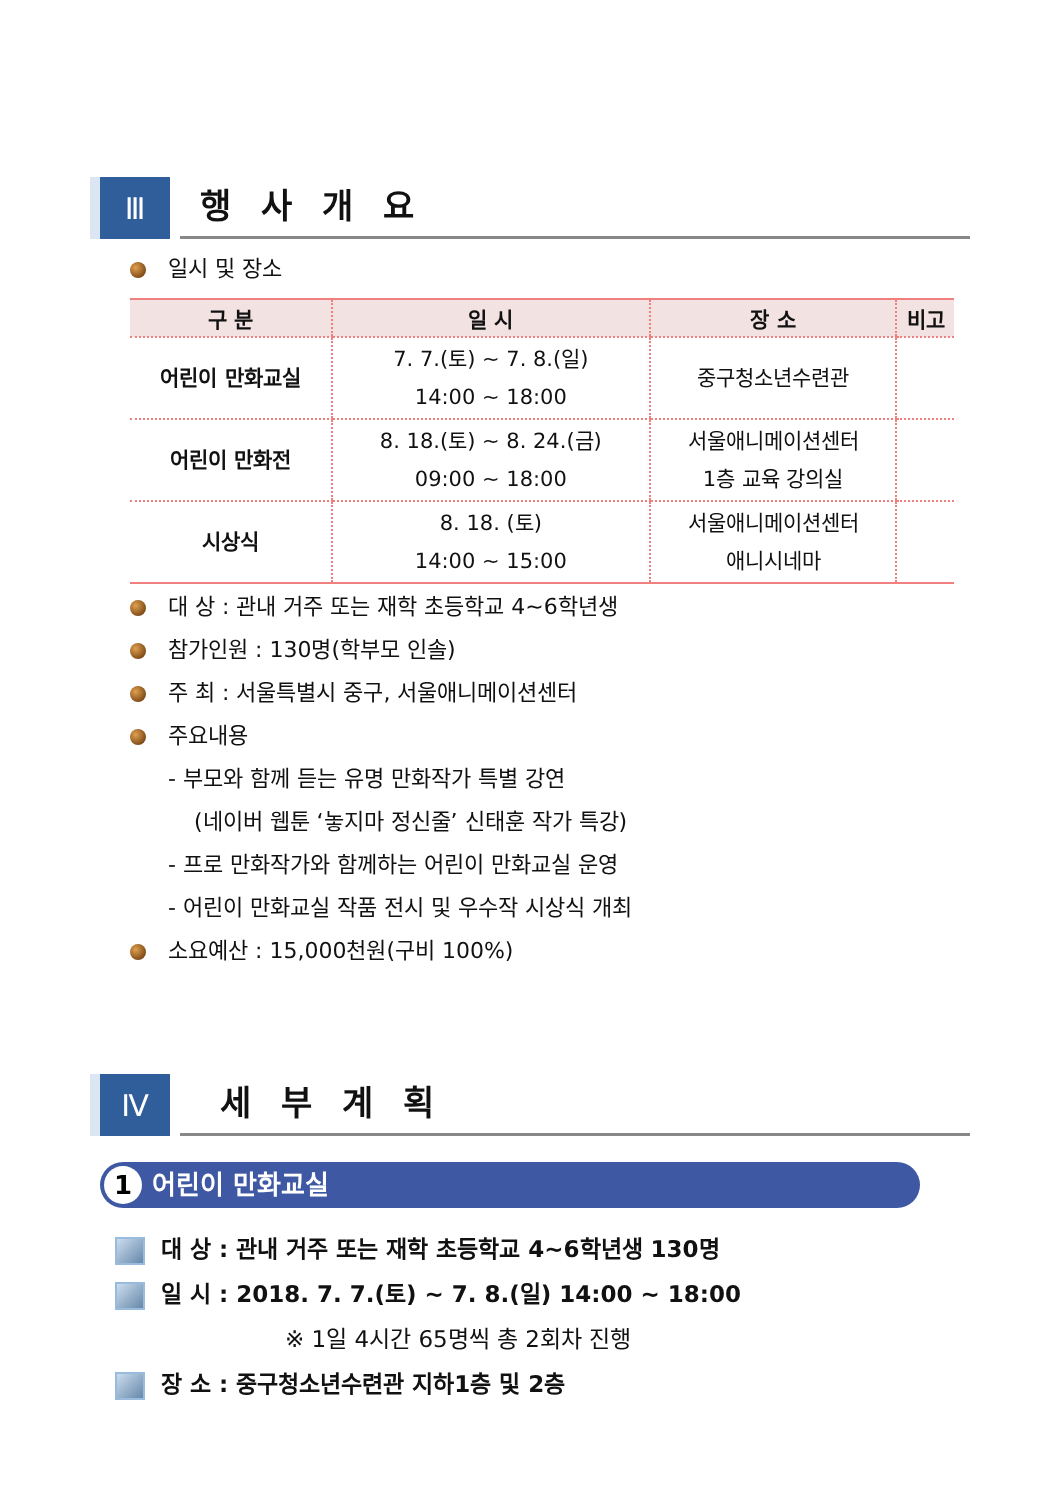Ⅲ
행사개요
일시 및 장소
| 구 분 | 일 시 | 장 소 | 비고 |
| --- | --- | --- | --- |
| 어린이 만화교실 | 7. 7.(토) ~ 7. 8.(일) 14:00 ~ 18:00 | 중구청소년수련관 | |
| 어린이 만화전 | 8. 18.(토) ~ 8. 24.(금) 09:00 ~ 18:00 | 서울애니메이션센터 1층 교육 강의실 | |
| 시상식 | 8. 18. (토) 14:00 ~ 15:00 | 서울애니메이션센터 애니시네마 | |
대 상 : 관내 거주 또는 재학 초등학교 4~6학년생
참가인원 : 130명(학부모 인솔)
주 최 : 서울특별시 중구, 서울애니메이션센터
주요내용
- 부모와 함께 듣는 유명 만화작가 특별 강연
(네이버 웹툰 ‘놓지마 정신줄’ 신태훈 작가 특강)
- 프로 만화작가와 함께하는 어린이 만화교실 운영
- 어린이 만화교실 작품 전시 및 우수작 시상식 개최
소요예산 : 15,000천원(구비 100%)
Ⅳ
세부계획
1 어린이 만화교실
대 상 : 관내 거주 또는 재학 초등학교 4~6학년생 130명
일 시 : 2018. 7. 7.(토) ~ 7. 8.(일) 14:00 ~ 18:00
※ 1일 4시간 65명씩 총 2회차 진행
장 소 : 중구청소년수련관 지하1층 및 2층